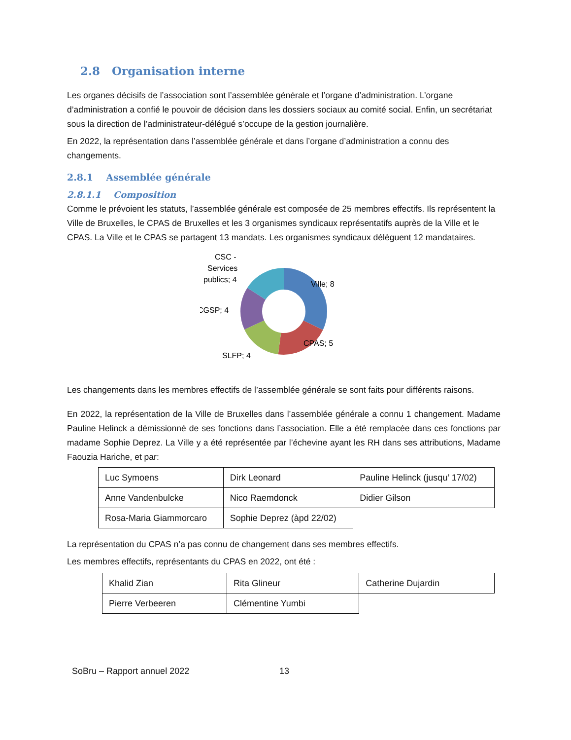2.8 Organisation interne
Les organes décisifs de l’association sont l’assemblée générale et l’organe d’administration. L’organe d’administration a confié le pouvoir de décision dans les dossiers sociaux au comité social. Enfin, un secrétariat sous la direction de l’administrateur-délégué s’occupe de la gestion journalière.
En 2022, la représentation dans l’assemblée générale et dans l’organe d’administration a connu des changements.
2.8.1 Assemblée générale
2.8.1.1 Composition
Comme le prévoient les statuts, l’assemblée générale est composée de 25 membres effectifs. Ils représentent la Ville de Bruxelles, le CPAS de Bruxelles et les 3 organismes syndicaux représentatifs auprès de la Ville et le CPAS. La Ville et le CPAS se partagent 13 mandats. Les organismes syndicaux délèguent 12 mandataires.
Ville; 8
CPAS; 5
SLFP; 4
CGSP; 4
CSC -
Services
publics; 4
Les changements dans les membres effectifs de l’assemblée générale se sont faits pour différents raisons.
En 2022, la représentation de la Ville de Bruxelles dans l’assemblée générale a connu 1 changement. Madame Pauline Helinck a démissionné de ses fonctions dans l’association. Elle a été remplacée dans ces fonctions par madame Sophie Deprez. La Ville y a été représentée par l’échevine ayant les RH dans ses attributions, Madame Faouzia Hariche, et par:
| Luc Symoens | Dirk Leonard | Pauline Helinck (jusqu’ 17/02) |
| Anne Vandenbulcke | Nico Raemdonck | Didier Gilson |
| Rosa-Maria Giammorcaro | Sophie Deprez (àpd 22/02) | |
La représentation du CPAS n’a pas connu de changement dans ses membres effectifs.
Les membres effectifs, représentants du CPAS en 2022, ont été :
| Khalid Zian | Rita Glineur | Catherine Dujardin |
| Pierre Verbeeren | Clémentine Yumbi | |
SoBru – Rapport annuel 2022 13